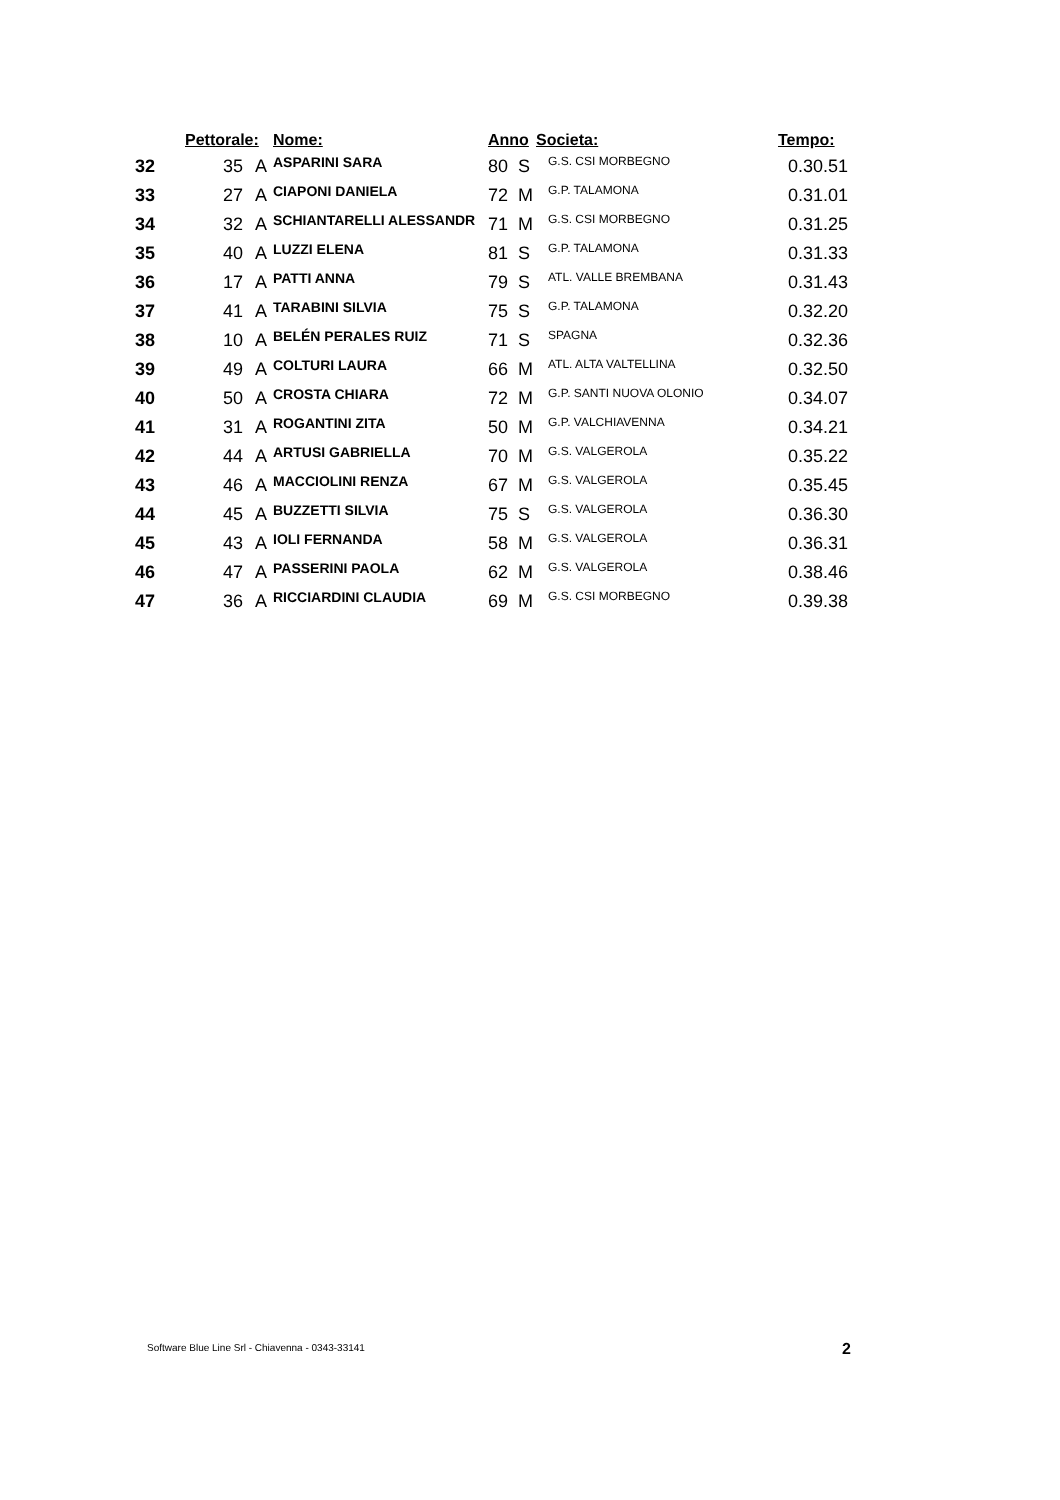| | Pettorale: | | Nome: | Anno | | Societa: | Tempo: |
| --- | --- | --- | --- | --- | --- | --- | --- |
| 32 | 35 | A | ASPARINI SARA | 80 | S | G.S. CSI MORBEGNO | 0.30.51 |
| 33 | 27 | A | CIAPONI DANIELA | 72 | M | G.P. TALAMONA | 0.31.01 |
| 34 | 32 | A | SCHIANTARELLI ALESSANDR | 71 | M | G.S. CSI MORBEGNO | 0.31.25 |
| 35 | 40 | A | LUZZI ELENA | 81 | S | G.P. TALAMONA | 0.31.33 |
| 36 | 17 | A | PATTI ANNA | 79 | S | ATL. VALLE BREMBANA | 0.31.43 |
| 37 | 41 | A | TARABINI SILVIA | 75 | S | G.P. TALAMONA | 0.32.20 |
| 38 | 10 | A | BELÉN PERALES RUIZ | 71 | S | SPAGNA | 0.32.36 |
| 39 | 49 | A | COLTURI LAURA | 66 | M | ATL. ALTA VALTELLINA | 0.32.50 |
| 40 | 50 | A | CROSTA CHIARA | 72 | M | G.P. SANTI NUOVA OLONIO | 0.34.07 |
| 41 | 31 | A | ROGANTINI ZITA | 50 | M | G.P. VALCHIAVENNA | 0.34.21 |
| 42 | 44 | A | ARTUSI GABRIELLA | 70 | M | G.S. VALGEROLA | 0.35.22 |
| 43 | 46 | A | MACCIOLINI RENZA | 67 | M | G.S. VALGEROLA | 0.35.45 |
| 44 | 45 | A | BUZZETTI SILVIA | 75 | S | G.S. VALGEROLA | 0.36.30 |
| 45 | 43 | A | IOLI FERNANDA | 58 | M | G.S. VALGEROLA | 0.36.31 |
| 46 | 47 | A | PASSERINI PAOLA | 62 | M | G.S. VALGEROLA | 0.38.46 |
| 47 | 36 | A | RICCIARDINI CLAUDIA | 69 | M | G.S. CSI MORBEGNO | 0.39.38 |
Software Blue Line Srl - Chiavenna - 0343-33141
2